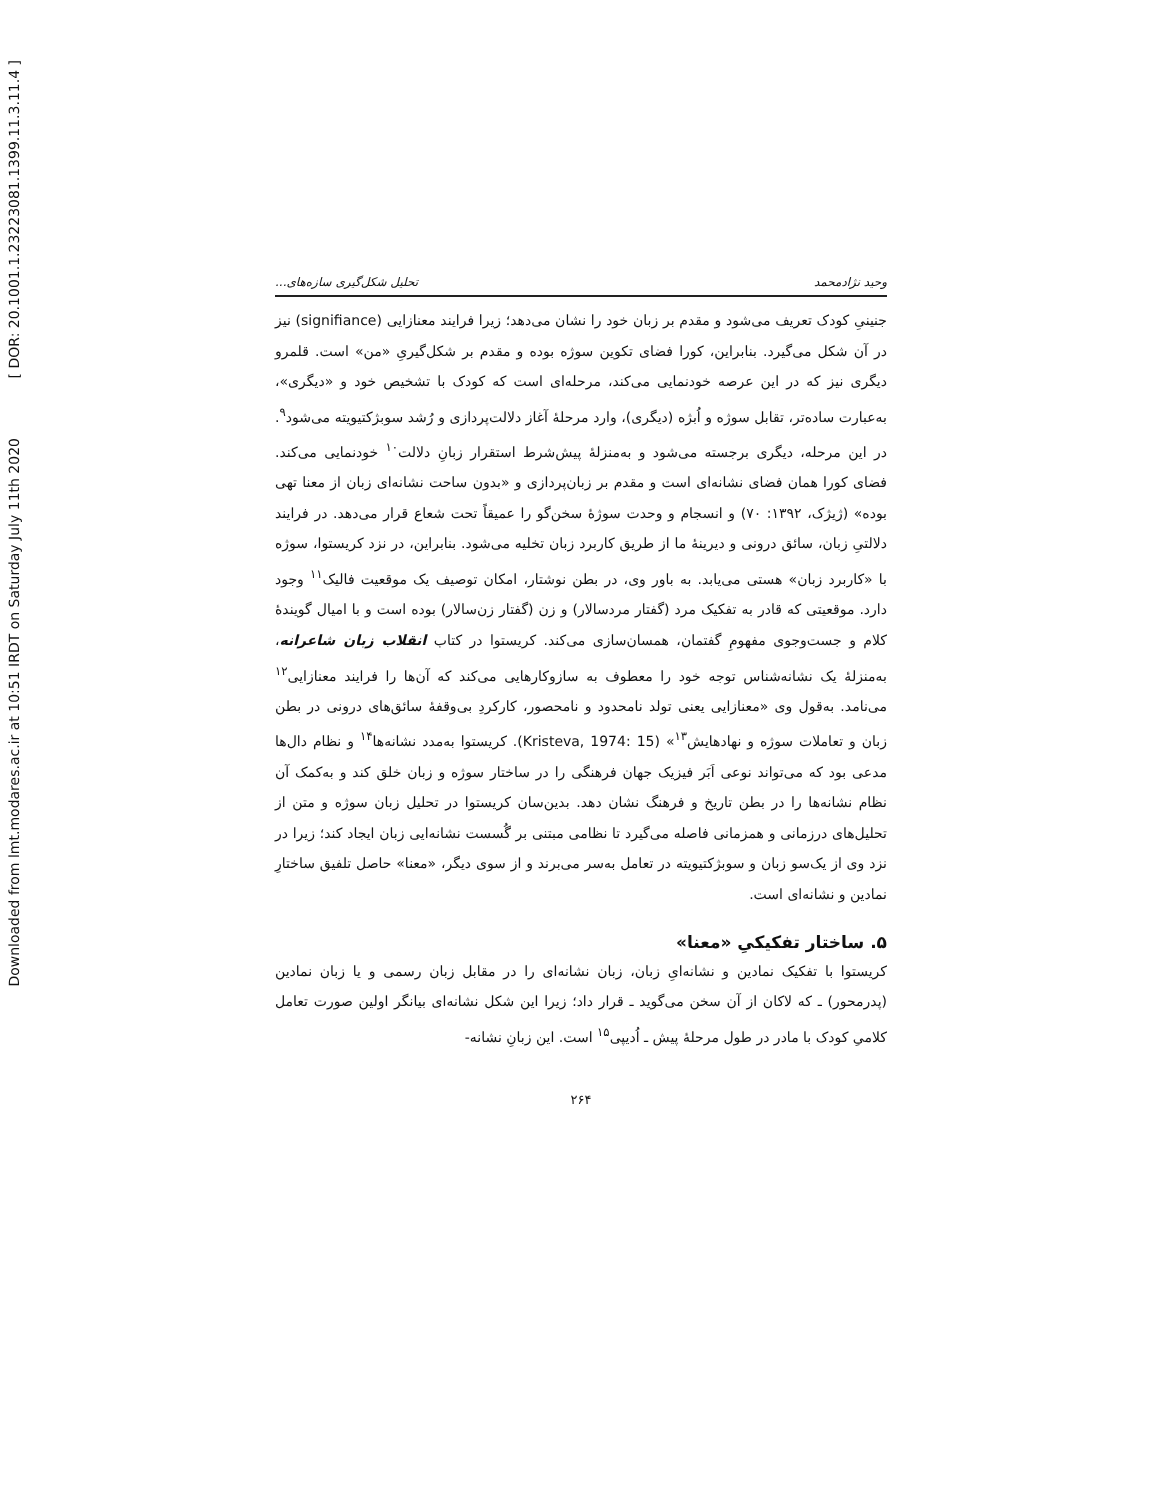[ DOR: 20.1001.1.23223081.1399.11.3.11.4 ]
Downloaded from lmt.modares.ac.ir at 10:51 IRDT on Saturday July 11th 2020
وحید نژادمحمد تحلیل شکل‌گیری سازه‌های...
جنینیِ کودک تعریف می‌شود و مقدم بر زبان خود را نشان می‌دهد؛ زیرا فرایند معنازایی (signifiance) نیز در آن شکل می‌گیرد. بنابراین، کورا فضای تکوین سوژه بوده و مقدم بر شکل‌گیریِ «من» است. قلمرو دیگری نیز که در این عرصه خودنمایی می‌کند، مرحله‌ای است که کودک با تشخیص خود و «دیگری»، به‌عبارت ساده‌تر، تقابل سوژه و اُبژه (دیگری)، وارد مرحلۀ آغاز دلالت‌پردازی و رُشد سوبژکتیویته می‌شود<sup>۹</sup>. در این مرحله، دیگری برجسته می‌شود و به‌منزلۀ پیش‌شرط استقرار زبانِ دلالت<sup>۱۰</sup> خودنمایی می‌کند. فضای کورا همان فضای نشانه‌ای است و مقدم بر زبان‌پردازی و «بدون ساحت نشانه‌ای زبان از معنا تهی بوده» (ژیژک، ۱۳۹۲: ۷۰) و انسجام و وحدت سوژۀ سخن‌گو را عمیقاً تحت شعاع قرار می‌دهد. در فرایند دلالتیِ زبان، سائق درونی و دیرینۀ ما از طریق کاربرد زبان تخلیه می‌شود. بنابراین، در نزد کریستوا، سوژه با «کاربرد زبان» هستی می‌یابد. به باور وی، در بطن نوشتار، امکان توصیف یک موقعیت فالیک<sup>۱۱</sup> وجود دارد. موقعیتی که قادر به تفکیک مرد (گفتار مردسالار) و زن (گفتار زن‌سالار) بوده است و با امیال گویندۀ کلام و جست‌وجوی مفهومِ گفتمان، همسان‌سازی می‌کند. کریستوا در کتاب انقلاب زبان شاعرانه، به‌منزلۀ یک نشانه‌شناس توجه خود را معطوف به سازوکارهایی می‌کند که آن‌ها را فرایند معنازایی<sup>۱۲</sup> می‌نامد. به‌قول وی «معنازایی یعنی تولد نامحدود و نامحصور، کارکردِ بی‌وقفۀ سائق‌های درونی در بطن زبان و تعاملات سوژه و نهادهایش<sup>۱۳</sup>» (Kristeva, 1974: 15). کریستوا به‌مدد نشانه‌ها<sup>۱۴</sup> و نظام دال‌ها مدعی بود که می‌تواند نوعی اَبَر فیزیک جهان فرهنگی را در ساختار سوژه و زبان خلق کند و به‌کمک آن نظام نشانه‌ها را در بطن تاریخ و فرهنگ نشان دهد. بدین‌سان کریستوا در تحلیل زبان سوژه و متن از تحلیل‌های درزمانی و همزمانی فاصله می‌گیرد تا نظامی مبتنی بر گُسست نشانه‌ایی زبان ایجاد کند؛ زیرا در نزد وی از یک‌سو زبان و سوبژکتیویته در تعامل به‌سر می‌برند و از سوی دیگر، «معنا» حاصل تلفیق ساختارِ نمادین و نشانه‌ای است.
۵. ساختار تفکیکیِ «معنا»
کریستوا با تفکیک نمادین و نشانه‌ایِ زبان، زبان نشانه‌ای را در مقابل زبان رسمی و یا زبان نمادین (پدرمحور) ـ که لاکان از آن سخن می‌گوید ـ قرار داد؛ زیرا این شکل نشانه‌ای بیانگر اولین صورت تعامل کلامیِ کودک با مادر در طول مرحلۀ پیش ـ اُدیپی<sup>۱۵</sup> است. این زبانِ نشانه-
۲۶۴